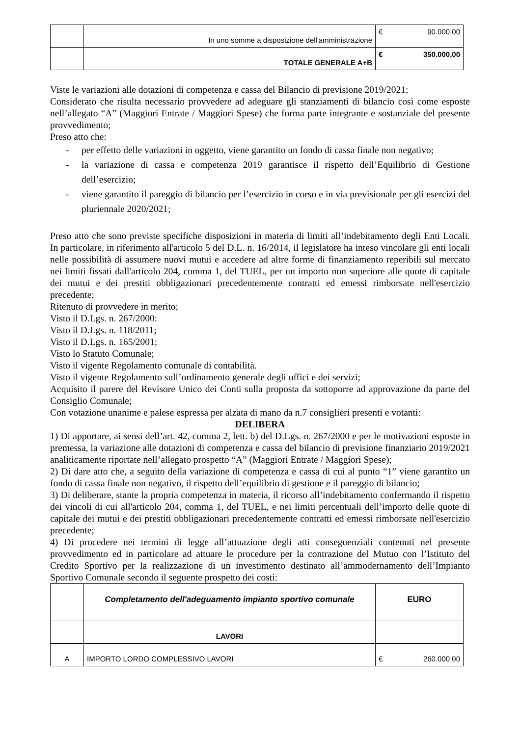| | In uno somme a disposizione dell'amministrazione | € 90.000,00 |
| | TOTALE GENERALE A+B | € 350.000,00 |
Viste le variazioni alle dotazioni di competenza e cassa del Bilancio di previsione 2019/2021;
Considerato che risulta necessario provvedere ad adeguare gli stanziamenti di bilancio così come esposte nell’allegato “A” (Maggiori Entrate / Maggiori Spese) che forma parte integrante e sostanziale del presente provvedimento;
Preso atto che:
- per effetto delle variazioni in oggetto, viene garantito un fondo di cassa finale non negativo;
- la variazione di cassa e competenza 2019 garantisce il rispetto dell’Equilibrio di Gestione dell’esercizio;
- viene garantito il pareggio di bilancio per l’esercizio in corso e in via previsionale per gli esercizi del pluriennale 2020/2021;
Preso atto che sono previste specifiche disposizioni in materia di limiti all’indebitamento degli Enti Locali. In particolare, in riferimento all'articolo 5 del D.L. n. 16/2014, il legislatore ha inteso vincolare gli enti locali nelle possibilità di assumere nuovi mutui e accedere ad altre forme di finanziamento reperibili sul mercato nei limiti fissati dall'articolo 204, comma 1, del TUEL, per un importo non superiore alle quote di capitale dei mutui e dei prestiti obbligazionari precedentemente contratti ed emessi rimborsate nell'esercizio precedente;
Ritenuto di provvedere in merito;
Visto il D.Lgs. n. 267/2000:
Visto il D.Lgs. n. 118/2011;
Visto il D.Lgs. n. 165/2001;
Visto lo Statuto Comunale;
Visto il vigente Regolamento comunale di contabilità.
Visto il vigente Regolamento sull’ordinamento generale degli uffici e dei servizi;
Acquisito il parere del Revisore Unico dei Conti sulla proposta da sottoporre ad approvazione da parte del Consiglio Comunale;
Con votazione unanime e palese espressa per alzata di mano da n.7 consiglieri presenti e votanti:
DELIBERA
1) Di apportare, ai sensi dell’art. 42, comma 2, lett. b) del D.Lgs. n. 267/2000 e per le motivazioni esposte in premessa, la variazione alle dotazioni di competenza e cassa del bilancio di previsione finanziario 2019/2021 analiticamente riportate nell’allegato prospetto “A” (Maggiori Entrate / Maggiori Spese);
2) Di dare atto che, a seguito della variazione di competenza e cassa di cui al punto “1” viene garantito un fondo di cassa finale non negativo, il rispetto dell’equilibrio di gestione e il pareggio di bilancio;
3) Di deliberare, stante la propria competenza in materia, il ricorso all’indebitamento confermando il rispetto dei vincoli di cui all'articolo 204, comma 1, del TUEL, e nei limiti percentuali dell’importo delle quote di capitale dei mutui e dei prestiti obbligazionari precedentemente contratti ed emessi rimborsate nell'esercizio precedente;
4) Di procedere nei termini di legge all’attuazione degli atti conseguenziali contenuti nel presente provvedimento ed in particolare ad attuare le procedure per la contrazione del Mutuo con l’Istituto del Credito Sportivo per la realizzazione di un investimento destinato all’ammodernamento dell’Impianto Sportivo Comunale secondo il seguente prospetto dei costi:
| | Completamento dell'adeguamento impianto sportivo comunale | EURO |
| | LAVORI | |
| A | IMPORTO LORDO COMPLESSIVO LAVORI | € 260.000,00 |